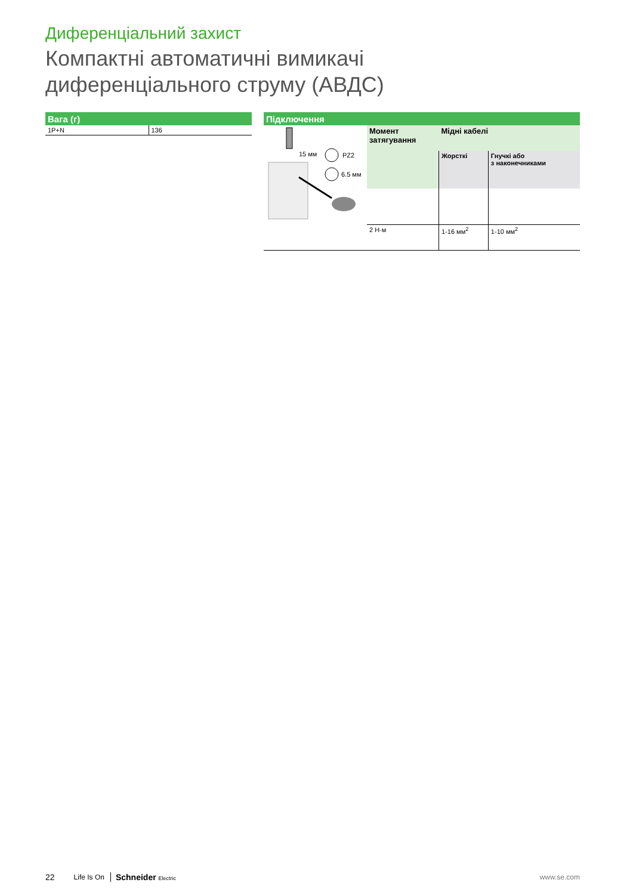Диференціальний захист
Компактні автоматичні вимикачі
диференціального струму (АВДС)
Вага (г)
| 1P+N | 136 |
Підключення
| 15 мм PZ2 6.5 мм | Момент затягування | Мідні кабелі | |
| | | Жорсткі | Гнучкі або з наконечниками |
| | 2 Н·м | 1-16 мм<sup>2</sup> | 1-10 мм<sup>2</sup> |
22 Life Is On Schneider Electric www.se.com